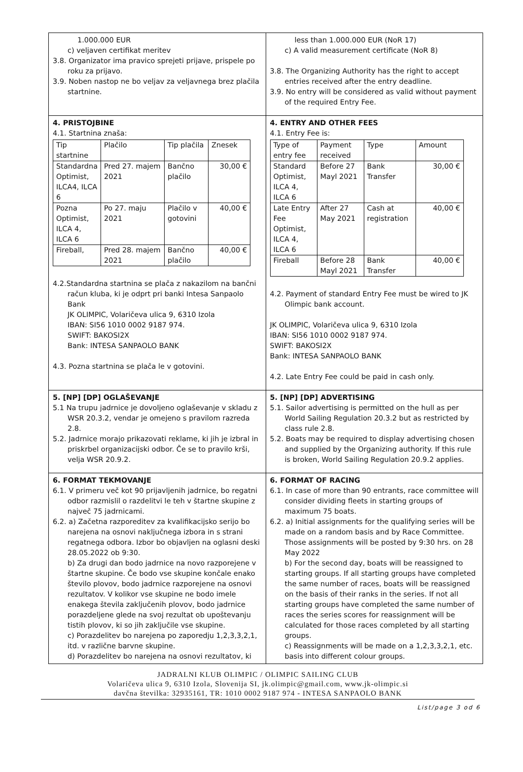| 1.000.000 EUR c) veljaven certifikat meritev 3.8. Organizator ima pravico sprejeti prijave, prispele po roku za prijavo. 3.9. Noben nastop ne bo veljav za veljavnega brez plačila startnine. | less than 1.000.000 EUR (NoR 17) c) A valid measurement certificate (NoR 8) 3.8. The Organizing Authority has the right to accept entries received after the entry deadline. 3.9. No entry will be considered as valid without payment of the required Entry Fee. |
| 4. PRISTOJBINE 4.1. Startnina znaša: / Tip startnine / Plačilo / Tip plačila / Znesek / / Standardna Optimist, ILCA4, ILCA 6 / Pred 27. majem 2021 / Bančno plačilo / 30,00 € / / Pozna Optimist, ILCA 4, ILCA 6 / Po 27. maju 2021 / Plačilo v gotovini / 40,00 € / / Fireball, / Pred 28. majem 2021 / Bančno plačilo / 40,00 € / 4.2.Standardna startnina se plača z nakazilom na bančni račun kluba, ki je odprt pri banki Intesa Sanpaolo Bank JK OLIMPIC, Volaričeva ulica 9, 6310 Izola IBAN: SI56 1010 0002 9187 974. SWIFT: BAKOSI2X Bank: INTESA SANPAOLO BANK 4.3. Pozna startnina se plača le v gotovini. | 4. ENTRY AND OTHER FEES 4.1. Entry Fee is: / Type of entry fee / Payment received / Type / Amount / / Standard Optimist, ILCA 4, ILCA 6 / Before 27 Mayl 2021 / Bank Transfer / 30,00 € / / Late Entry Fee Optimist, ILCA 4, ILCA 6 / After 27 May 2021 / Cash at registration / 40,00 € / / Fireball / Before 28 Mayl 2021 / Bank Transfer / 40,00 € / 4.2. Payment of standard Entry Fee must be wired to JK Olimpic bank account. JK OLIMPIC, Volaričeva ulica 9, 6310 Izola IBAN: SI56 1010 0002 9187 974. SWIFT: BAKOSI2X Bank: INTESA SANPAOLO BANK 4.2. Late Entry Fee could be paid in cash only. |
| 5. [NP] [DP] OGLAŠEVANJE 5.1 Na trupu jadrnice je dovoljeno oglaševanje v skladu z WSR 20.3.2, vendar je omejeno s pravilom razreda 2.8. 5.2. Jadrnice morajo prikazovati reklame, ki jih je izbral in priskrbel organizacijski odbor. Če se to pravilo krši, velja WSR 20.9.2. | 5. [NP] [DP] ADVERTISING 5.1. Sailor advertising is permitted on the hull as per World Sailing Regulation 20.3.2 but as restricted by class rule 2.8. 5.2. Boats may be required to display advertising chosen and supplied by the Organizing authority. If this rule is broken, World Sailing Regulation 20.9.2 applies. |
| 6. FORMAT TEKMOVANJE 6.1. V primeru več kot 90 prijavljenih jadrnice, bo regatni odbor razmislil o razdelitvi le teh v štartne skupine z največ 75 jadrnicami. 6.2. a) Začetna razporeditev za kvalifikacijsko serijo bo narejena na osnovi naključnega izbora in s strani regatnega odbora. Izbor bo objavljen na oglasni deski 28.05.2022 ob 9:30. b) Za drugi dan bodo jadrnice na novo razporejene v štartne skupine. Če bodo vse skupine končale enako število plovov, bodo jadrnice razporejene na osnovi rezultatov. V kolikor vse skupine ne bodo imele enakega števila zaključenih plovov, bodo jadrnice porazdeljene glede na svoj rezultat ob upoštevanju tistih plovov, ki so jih zaključile vse skupine. c) Porazdelitev bo narejena po zaporedju 1,2,3,3,2,1, itd. v različne barvne skupine. d) Porazdelitev bo narejena na osnovi rezultatov, ki | 6. FORMAT OF RACING 6.1. In case of more than 90 entrants, race committee will consider dividing fleets in starting groups of maximum 75 boats. 6.2. a) Initial assignments for the qualifying series will be made on a random basis and by Race Committee. Those assignments will be posted by 9:30 hrs. on 28 May 2022 b) For the second day, boats will be reassigned to starting groups. If all starting groups have completed the same number of races, boats will be reassigned on the basis of their ranks in the series. If not all starting groups have completed the same number of races the series scores for reassignment will be calculated for those races completed by all starting groups. c) Reassignments will be made on a 1,2,3,3,2,1, etc. basis into different colour groups. |
JADRALNI KLUB OLIMPIC / OLIMPIC SAILING CLUB
Volaričeva ulica 9, 6310 Izola, Slovenija SI, jk.olimpic@gmail.com, www.jk-olimpic.si
davčna številka: 32935161, TR: 1010 0002 9187 974 - INTESA SANPAOLO BANK
List/page 3 od 6